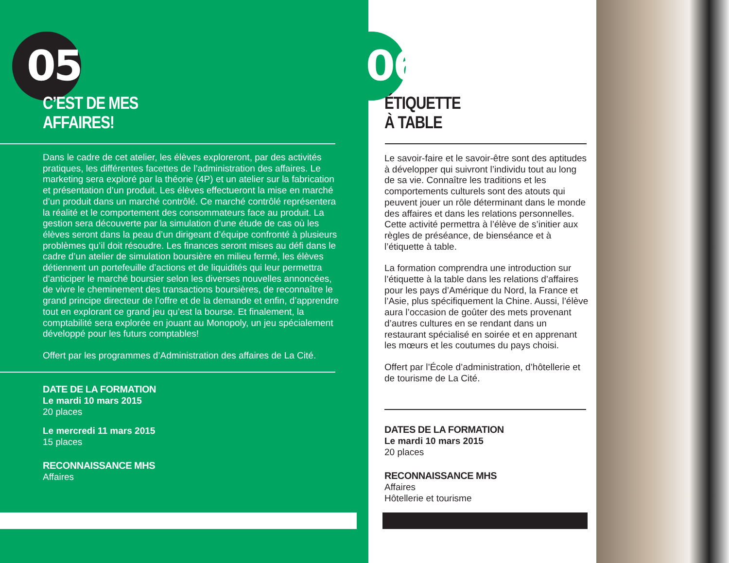05
C’EST DE MES
AFFAIRES!
Dans le cadre de cet atelier, les élèves exploreront, par des activités pratiques, les différentes facettes de l’administration des affaires. Le marketing sera exploré par la théorie (4P) et un atelier sur la fabrication et présentation d’un produit. Les élèves effectueront la mise en marché d’un produit dans un marché contrôlé. Ce marché contrôlé représentera la réalité et le comportement des consommateurs face au produit. La gestion sera découverte par la simulation d’une étude de cas où les élèves seront dans la peau d’un dirigeant d’équipe confronté à plusieurs problèmes qu’il doit résoudre. Les finances seront mises au défi dans le cadre d’un atelier de simulation boursière en milieu fermé, les élèves détiennent un portefeuille d’actions et de liquidités qui leur permettra d’anticiper le marché boursier selon les diverses nouvelles annoncées, de vivre le cheminement des transactions boursières, de reconnaître le grand principe directeur de l’offre et de la demande et enfin, d’apprendre tout en explorant ce grand jeu qu’est la bourse. Et finalement, la comptabilité sera explorée en jouant au Monopoly, un jeu spécialement développé pour les futurs comptables!
Offert par les programmes d’Administration des affaires de La Cité.
DATE DE LA FORMATION
Le mardi 10 mars 2015
20 places
Le mercredi 11 mars 2015
15 places
RECONNAISSANCE MHS
Affaires
06
ÉTIQUETTE
À TABLE
Le savoir-faire et le savoir-être sont des aptitudes à développer qui suivront l’individu tout au long de sa vie. Connaître les traditions et les comportements culturels sont des atouts qui peuvent jouer un rôle déterminant dans le monde des affaires et dans les relations personnelles. Cette activité permettra à l’élève de s’initier aux règles de préséance, de bienséance et à l’étiquette à table.
La formation comprendra une introduction sur l’étiquette à la table dans les relations d’affaires pour les pays d’Amérique du Nord, la France et l’Asie, plus spécifiquement la Chine. Aussi, l’élève aura l’occasion de goûter des mets provenant d’autres cultures en se rendant dans un restaurant spécialisé en soirée et en apprenant les mœurs et les coutumes du pays choisi.
Offert par l’École d’administration, d’hôtellerie et de tourisme de La Cité.
DATES DE LA FORMATION
Le mardi 10 mars 2015
20 places
RECONNAISSANCE MHS
Affaires
Hôtellerie et tourisme